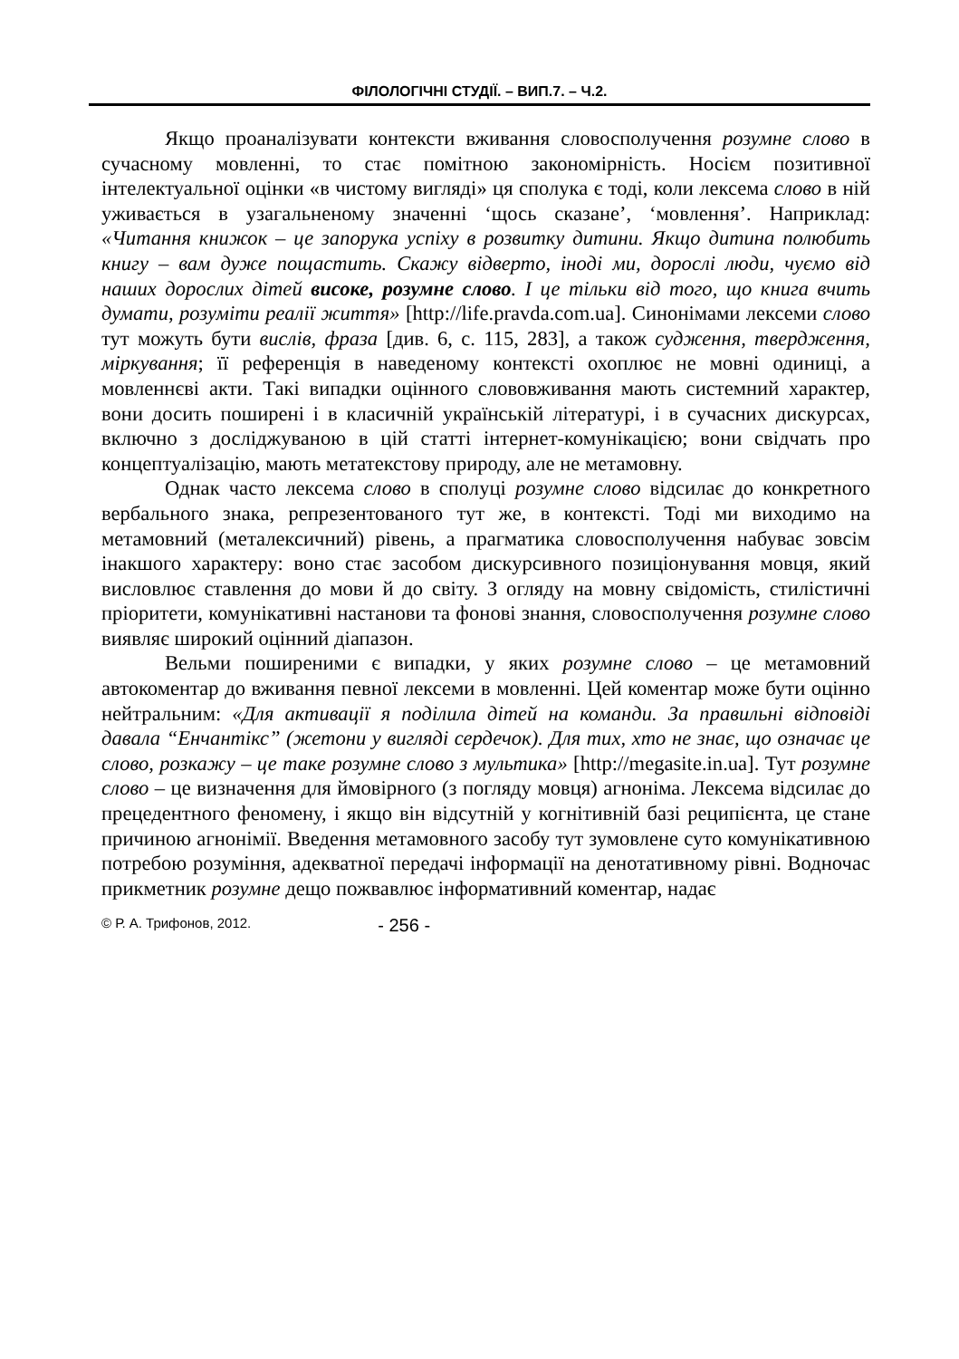ФІЛОЛОГІЧНІ СТУДІЇ. – ВИП.7. – Ч.2.
Якщо проаналізувати контексти вживання словосполучення розумне слово в сучасному мовленні, то стає помітною закономірність. Носієм позитивної інтелектуальної оцінки «в чистому вигляді» ця сполука є тоді, коли лексема слово в ній уживається в узагальненому значенні ‘щось сказане’, ‘мовлення’. Наприклад: «Читання книжок – це запорука успіху в розвитку дитини. Якщо дитина полюбить книгу – вам дуже пощастить. Скажу відверто, іноді ми, дорослі люди, чуємо від наших дорослих дітей високе, розумне слово. І це тільки від того, що книга вчить думати, розуміти реалії життя» [http://life.pravda.com.ua]. Синонімами лексеми слово тут можуть бути вислів, фраза [див. 6, с. 115, 283], а також судження, твердження, міркування; її референція в наведеному контексті охоплює не мовні одиниці, а мовленнєві акти. Такі випадки оцінного слововживання мають системний характер, вони досить поширені і в класичній українській літературі, і в сучасних дискурсах, включно з досліджуваною в цій статті інтернет-комунікацією; вони свідчать про концептуалізацію, мають метатекстову природу, але не метамовну.
Однак часто лексема слово в сполуці розумне слово відсилає до конкретного вербального знака, репрезентованого тут же, в контексті. Тоді ми виходимо на метамовний (металексичний) рівень, а прагматика словосполучення набуває зовсім інакшого характеру: воно стає засобом дискурсивного позиціонування мовця, який висловлює ставлення до мови й до світу. З огляду на мовну свідомість, стилістичні пріоритети, комунікативні настанови та фонові знання, словосполучення розумне слово виявляє широкий оцінний діапазон.
Вельми поширеними є випадки, у яких розумне слово – це метамовний автокоментар до вживання певної лексеми в мовленні. Цей коментар може бути оцінно нейтральним: «Для активації я поділила дітей на команди. За правильні відповіді давала “Енчантікс” (жетони у вигляді сердечок). Для тих, хто не знає, що означає це слово, розкажу – це таке розумне слово з мультика» [http://megasite.in.ua]. Тут розумне слово – це визначення для ймовірного (з погляду мовця) агноніма. Лексема відсилає до прецедентного феномену, і якщо він відсутній у когнітивній базі реципієнта, це стане причиною агнонімії. Введення метамовного засобу тут зумовлене суто комунікативною потребою розуміння, адекватної передачі інформації на денотативному рівні. Водночас прикметник розумне дещо пожвавлює інформативний коментар, надає
© Р. А. Трифонов, 2012. - 256 -